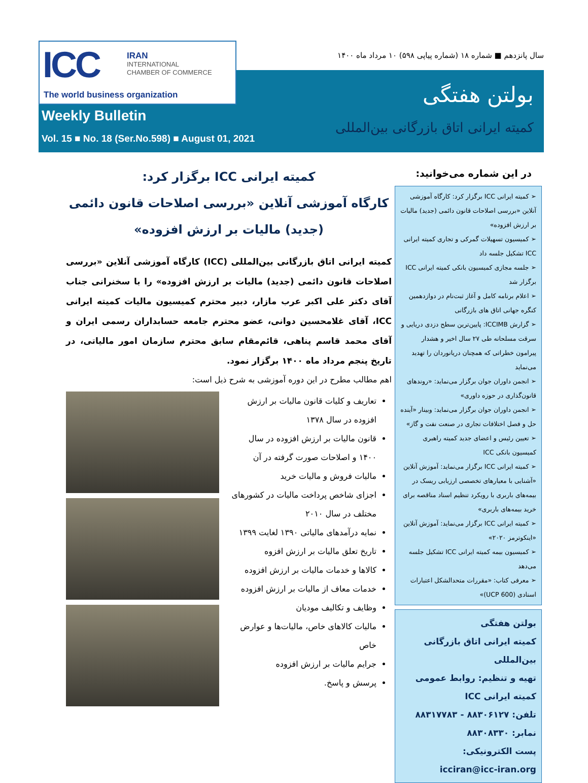ICC
IRAN
INTERNATIONAL
CHAMBER OF COMMERCE
The world business organization
سال پانزدهم ■ شماره ۱۸ (شماره پیاپی ۵۹۸) ۱۰ مرداد ماه ۱۴۰۰
بولتن هفتگی
کمیته ایرانی اتاق بازرگانی بین‌المللی
Weekly Bulletin
Vol. 15 ■ No. 18 (Ser.No.598) ■ August 01, 2021
در این شماره می‌خوانید:
➢ کمیته ایرانی ICC برگزار کرد: کارگاه آموزشی آنلاین «بررسی اصلاحات قانون دائمی (جدید) مالیات بر ارزش افزوده»
➢ کمیسیون تسهیلات گمرکی و تجاری کمیته ایرانی ICC تشکیل جلسه داد
➢ جلسه مجازی کمیسیون بانکی کمیته ایرانی ICC برگزار شد
➢ اعلام برنامه کامل و آغاز ثبت‌نام در دوازدهمین کنگره جهانی اتاق های بازرگانی
➢ گزارش ICCIMB: پایین‌ترین سطح دزدی دریایی و سرقت مسلحانه طی ۲۷ سال اخیر و هشدار پیرامون خطراتی که همچنان دریانوردان را تهدید می‌نماید
➢ انجمن داوران جوان برگزار می‌نماید: «روندهای قانون‌گذاری در حوزه داوری»
➢ انجمن داوران جوان برگزار می‌نماید: وبینار «آینده حل و فصل اختلافات تجاری در صنعت نفت و گاز»
➢ تعیین رئیس و اعضای جدید کمیته راهبری کمیسیون بانکی ICC
➢ کمیته ایرانی ICC برگزار می‌نماید: آموزش آنلاین «آشنایی با معیارهای تخصصی ارزیابی ریسک در بیمه‌های باربری با رویکرد تنظیم اسناد مناقصه برای خرید بیمه‌های باربری»
➢ کمیته ایرانی ICC برگزار می‌نماید: آموزش آنلاین «اینکوترمز ۲۰۲۰»
➢ کمیسیون بیمه کمیته ایرانی ICC تشکیل جلسه می‌دهد
➢ معرفی کتاب: «مقررات متحدالشکل اعتبارات اسنادی (UCP 600)»
بولتن هفتگی
کمیته ایرانی اتاق بازرگانی بین‌المللی
تهیه و تنظیم: روابط عمومی کمیته ایرانی ICC
تلفن: ۸۸۳۰۶۱۲۷ - ۸۸۳۱۷۷۸۳
نمابر: ۸۸۳۰۸۳۳۰
پست الکترونیکی:
icciran@icc-iran.org
کمیته ایرانی ICC برگزار کرد:
کارگاه آموزشی آنلاین «بررسی اصلاحات قانون دائمی (جدید) مالیات بر ارزش افزوده»
کمیته ایرانی اتاق بازرگانی بین‌المللی (ICC) کارگاه آموزشی آنلاین «بررسی اصلاحات قانون دائمی (جدید) مالیات بر ارزش افزوده» را با سخنرانی جناب آقای دکتر علی اکبر عرب مازار، دبیر محترم کمیسیون مالیات کمیته ایرانی ICC، آقای غلامحسین دوانی، عضو محترم جامعه حسابداران رسمی ایران و آقای محمد قاسم پناهی، قائم‌مقام سابق محترم سازمان امور مالیاتی، در تاریخ پنجم مرداد ماه ۱۴۰۰ برگزار نمود.
اهم مطالب مطرح در این دوره آموزشی به شرح ذیل است:
تعاریف و کلیات قانون مالیات بر ارزش افزوده در سال ۱۳۷۸
قانون مالیات بر ارزش افزوده در سال ۱۴۰۰ و اصلاحات صورت گرفته در آن
مالیات فروش و مالیات خرید
اجزای شاخص پرداخت مالیات در کشورهای مختلف در سال ۲۰۱۰
نمایه درآمدهای مالیاتی ۱۳۹۰ لغایت ۱۳۹۹
تاریخ تعلق مالیات بر ارزش افزوه
کالاها و خدمات مالیات بر ارزش افزوده
خدمات معاف از مالیات بر ارزش افزوده
وظایف و تکالیف مودیان
مالیات کالاهای خاص، مالیات‌ها و عوارض خاص
جرایم مالیات بر ارزش افزوده
پرسش و پاسخ.